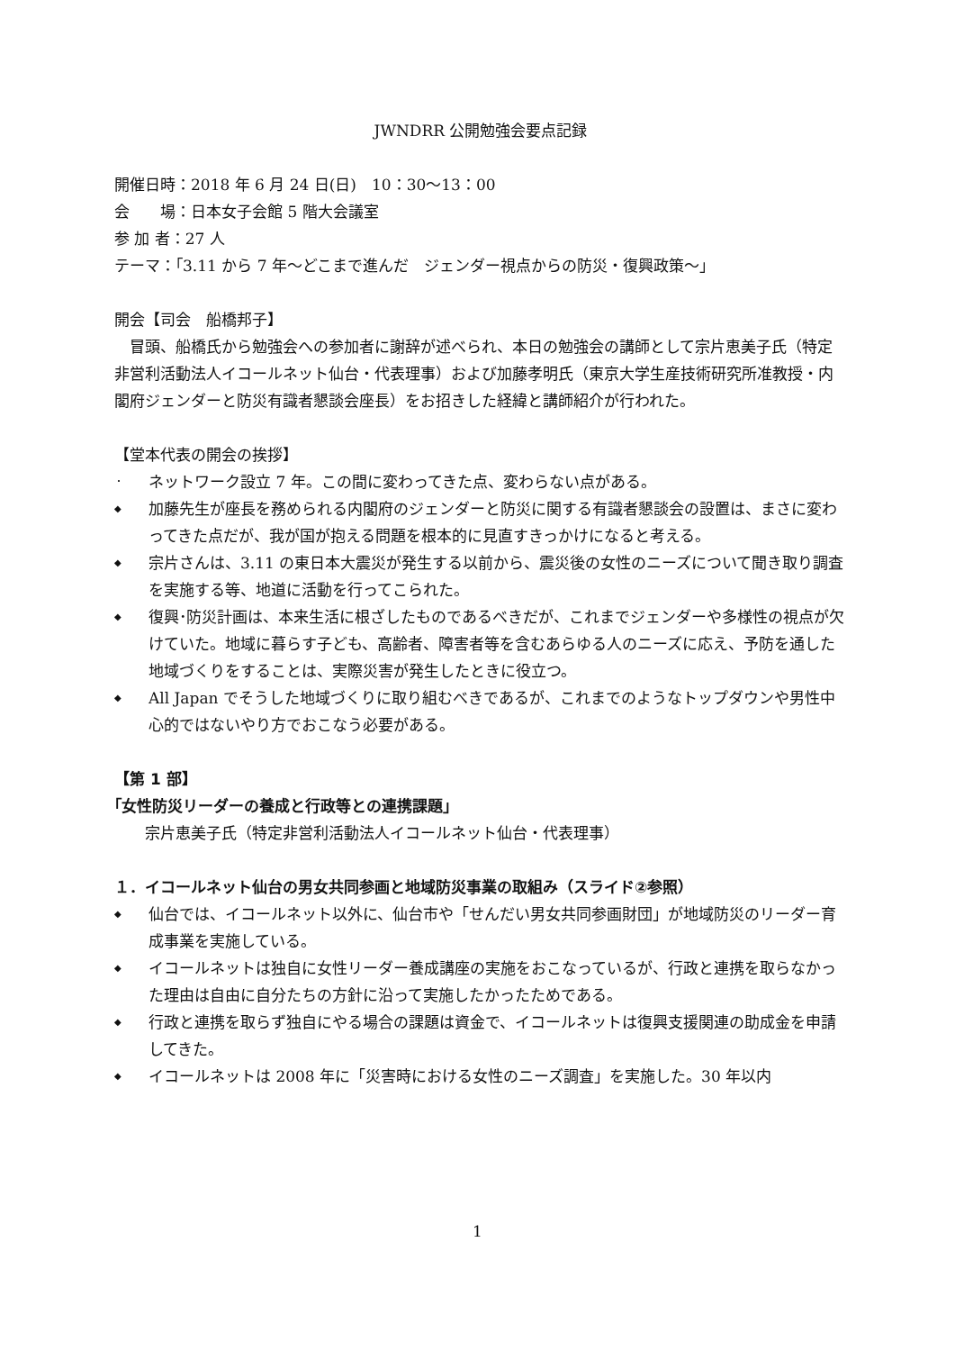JWNDRR 公開勉強会要点記録
開催日時：2018 年 6 月 24 日(日)　10：30～13：00
会　　場：日本女子会館 5 階大会議室
参 加 者：27 人
テーマ：｢3.11 から 7 年～どこまで進んだ　ジェンダー視点からの防災・復興政策～｣
開会【司会　船橋邦子】
　冒頭、船橋氏から勉強会への参加者に謝辞が述べられ、本日の勉強会の講師として宗片恵美子氏（特定非営利活動法人イコールネット仙台・代表理事）および加藤孝明氏（東京大学生産技術研究所准教授・内閣府ジェンダーと防災有識者懇談会座長）をお招きした経緯と講師紹介が行われた。
【堂本代表の開会の挨拶】
・ ネットワーク設立 7 年。この間に変わってきた点、変わらない点がある。
◆ 加藤先生が座長を務められる内閣府のジェンダーと防災に関する有識者懇談会の設置は、まさに変わってきた点だが、我が国が抱える問題を根本的に見直すきっかけになると考える。
◆ 宗片さんは、3.11 の東日本大震災が発生する以前から、震災後の女性のニーズについて聞き取り調査を実施する等、地道に活動を行ってこられた。
◆ 復興･防災計画は、本来生活に根ざしたものであるべきだが、これまでジェンダーや多様性の視点が欠けていた。地域に暮らす子ども、高齢者、障害者等を含むあらゆる人のニーズに応え、予防を通した地域づくりをすることは、実際災害が発生したときに役立つ。
◆ All Japan でそうした地域づくりに取り組むべきであるが、これまでのようなトップダウンや男性中心的ではないやり方でおこなう必要がある。
【第 1 部】
｢女性防災リーダーの養成と行政等との連携課題｣
　　宗片恵美子氏（特定非営利活動法人イコールネット仙台・代表理事）
１．イコールネット仙台の男女共同参画と地域防災事業の取組み（スライド②参照）
◆ 仙台では、イコールネット以外に、仙台市や「せんだい男女共同参画財団」が地域防災のリーダー育成事業を実施している。
◆ イコールネットは独自に女性リーダー養成講座の実施をおこなっているが、行政と連携を取らなかった理由は自由に自分たちの方針に沿って実施したかったためである。
◆ 行政と連携を取らず独自にやる場合の課題は資金で、イコールネットは復興支援関連の助成金を申請してきた。
◆ イコールネットは 2008 年に「災害時における女性のニーズ調査」を実施した。30 年以内
1